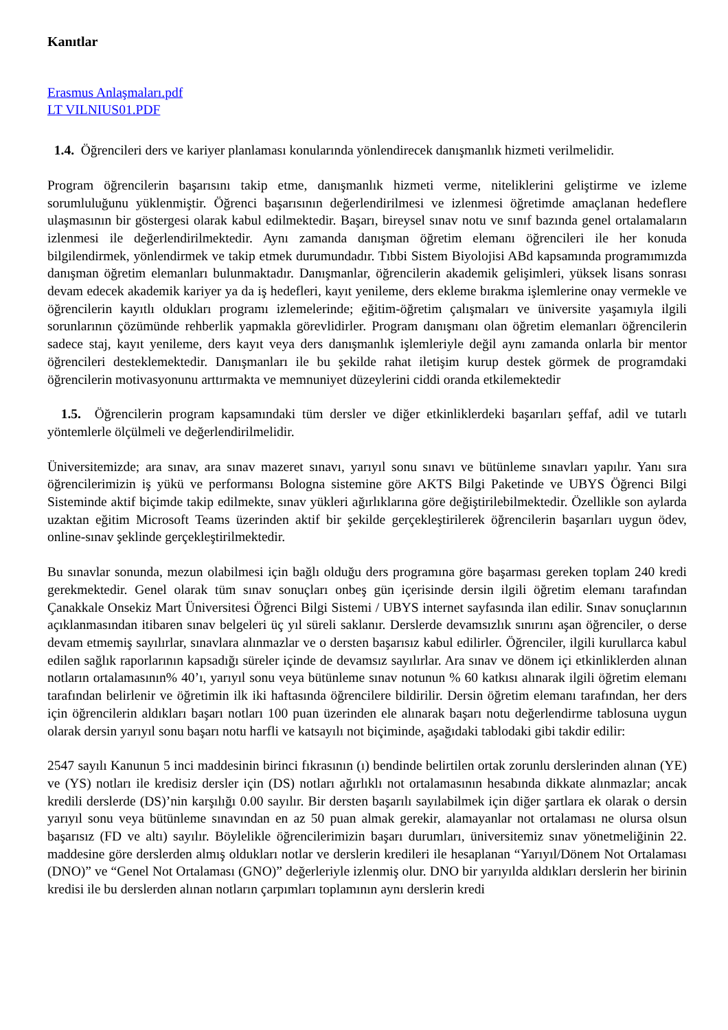Kanıtlar
Erasmus Anlaşmaları.pdf
LT VILNIUS01.PDF
1.4. Öğrencileri ders ve kariyer planlaması konularında yönlendirecek danışmanlık hizmeti verilmelidir.
Program öğrencilerin başarısını takip etme, danışmanlık hizmeti verme, niteliklerini geliştirme ve izleme sorumluluğunu yüklenmiştir. Öğrenci başarısının değerlendirilmesi ve izlenmesi öğretimde amaçlanan hedeflere ulaşmasının bir göstergesi olarak kabul edilmektedir. Başarı, bireysel sınav notu ve sınıf bazında genel ortalamaların izlenmesi ile değerlendirilmektedir. Aynı zamanda danışman öğretim elemanı öğrencileri ile her konuda bilgilendirmek, yönlendirmek ve takip etmek durumundadır. Tıbbi Sistem Biyolojisi ABd kapsamında programımızda danışman öğretim elemanları bulunmaktadır. Danışmanlar, öğrencilerin akademik gelişimleri, yüksek lisans sonrası devam edecek akademik kariyer ya da iş hedefleri, kayıt yenileme, ders ekleme bırakma işlemlerine onay vermekle ve öğrencilerin kayıtlı oldukları programı izlemelerinde; eğitim-öğretim çalışmaları ve üniversite yaşamıyla ilgili sorunlarının çözümünde rehberlik yapmakla görevlidirler. Program danışmanı olan öğretim elemanları öğrencilerin sadece staj, kayıt yenileme, ders kayıt veya ders danışmanlık işlemleriyle değil aynı zamanda onlarla bir mentor öğrencileri desteklemektedir. Danışmanları ile bu şekilde rahat iletişim kurup destek görmek de programdaki öğrencilerin motivasyonunu arttırmakta ve memnuniyet düzeylerini ciddi oranda etkilemektedir
1.5. Öğrencilerin program kapsamındaki tüm dersler ve diğer etkinliklerdeki başarıları şeffaf, adil ve tutarlı yöntemlerle ölçülmeli ve değerlendirilmelidir.
Üniversitemizde; ara sınav, ara sınav mazeret sınavı, yarıyıl sonu sınavı ve bütünleme sınavları yapılır. Yanı sıra öğrencilerimizin iş yükü ve performansı Bologna sistemine göre AKTS Bilgi Paketinde ve UBYS Öğrenci Bilgi Sisteminde aktif biçimde takip edilmekte, sınav yükleri ağırlıklarına göre değiştirilebilmektedir. Özellikle son aylarda uzaktan eğitim Microsoft Teams üzerinden aktif bir şekilde gerçekleştirilerek öğrencilerin başarıları uygun ödev, online-sınav şeklinde gerçekleştirilmektedir.
Bu sınavlar sonunda, mezun olabilmesi için bağlı olduğu ders programına göre başarması gereken toplam 240 kredi gerekmektedir. Genel olarak tüm sınav sonuçları onbeş gün içerisinde dersin ilgili öğretim elemanı tarafından Çanakkale Onsekiz Mart Üniversitesi Öğrenci Bilgi Sistemi / UBYS internet sayfasında ilan edilir. Sınav sonuçlarının açıklanmasından itibaren sınav belgeleri üç yıl süreli saklanır. Derslerde devamsızlık sınırını aşan öğrenciler, o derse devam etmemiş sayılırlar, sınavlara alınmazlar ve o dersten başarısız kabul edilirler. Öğrenciler, ilgili kurullarca kabul edilen sağlık raporlarının kapsadığı süreler içinde de devamsız sayılırlar. Ara sınav ve dönem içi etkinliklerden alınan notların ortalamasının% 40’ı, yarıyıl sonu veya bütünleme sınav notunun % 60 katkısı alınarak ilgili öğretim elemanı tarafından belirlenir ve öğretimin ilk iki haftasında öğrencilere bildirilir. Dersin öğretim elemanı tarafından, her ders için öğrencilerin aldıkları başarı notları 100 puan üzerinden ele alınarak başarı notu değerlendirme tablosuna uygun olarak dersin yarıyıl sonu başarı notu harfli ve katsayılı not biçiminde, aşağıdaki tablodaki gibi takdir edilir:
2547 sayılı Kanunun 5 inci maddesinin birinci fıkrasının (ı) bendinde belirtilen ortak zorunlu derslerinden alınan (YE) ve (YS) notları ile kredisiz dersler için (DS) notları ağırlıklı not ortalamasının hesabında dikkate alınmazlar; ancak kredili derslerde (DS)’nin karşılığı 0.00 sayılır. Bir dersten başarılı sayılabilmek için diğer şartlara ek olarak o dersin yarıyıl sonu veya bütünleme sınavından en az 50 puan almak gerekir, alamayanlar not ortalaması ne olursa olsun başarısız (FD ve altı) sayılır. Böylelikle öğrencilerimizin başarı durumları, üniversitemiz sınav yönetmeliğinin 22. maddesine göre derslerden almış oldukları notlar ve derslerin kredileri ile hesaplanan “Yarıyıl/Dönem Not Ortalaması (DNO)” ve “Genel Not Ortalaması (GNO)” değerleriyle izlenmiş olur. DNO bir yarıyılda aldıkları derslerin her birinin kredisi ile bu derslerden alınan notların çarpımları toplamının aynı derslerin kredi